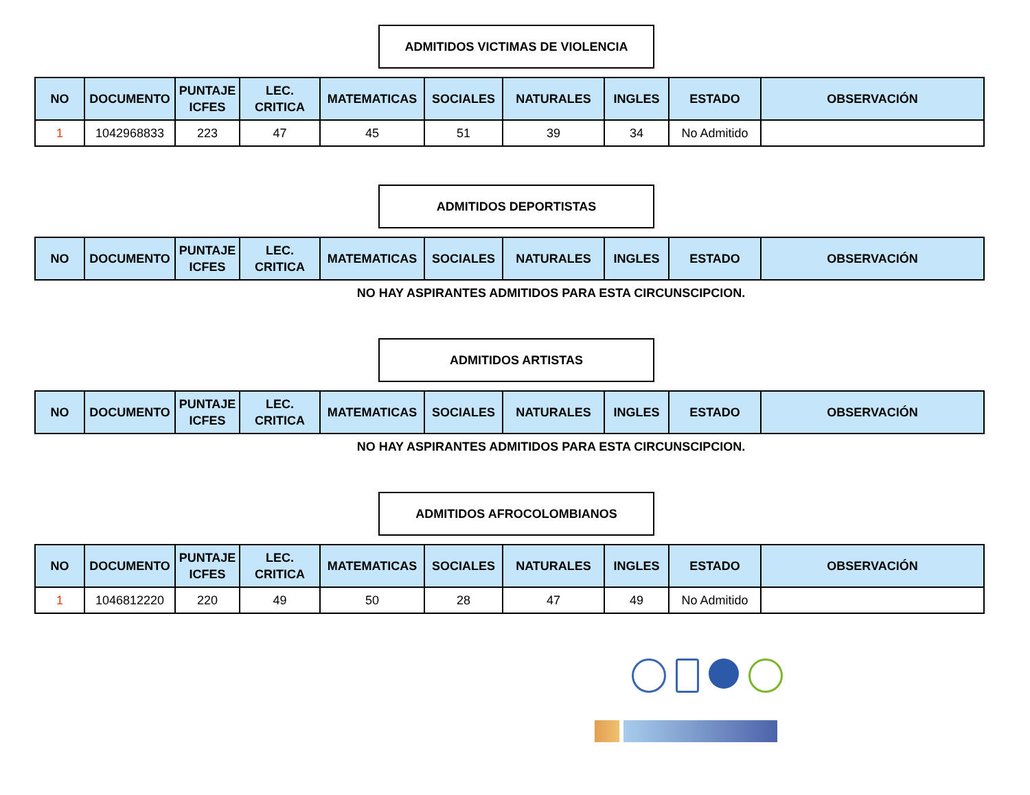ADMITIDOS VICTIMAS DE VIOLENCIA
| NO | DOCUMENTO | PUNTAJE ICFES | LEC. CRITICA | MATEMATICAS | SOCIALES | NATURALES | INGLES | ESTADO | OBSERVACIÓN |
| --- | --- | --- | --- | --- | --- | --- | --- | --- | --- |
| 1 | 1042968833 | 223 | 47 | 45 | 51 | 39 | 34 | No Admitido | |
ADMITIDOS DEPORTISTAS
| NO | DOCUMENTO | PUNTAJE ICFES | LEC. CRITICA | MATEMATICAS | SOCIALES | NATURALES | INGLES | ESTADO | OBSERVACIÓN |
| --- | --- | --- | --- | --- | --- | --- | --- | --- | --- |
NO HAY ASPIRANTES ADMITIDOS PARA ESTA CIRCUNSCIPCION.
ADMITIDOS ARTISTAS
| NO | DOCUMENTO | PUNTAJE ICFES | LEC. CRITICA | MATEMATICAS | SOCIALES | NATURALES | INGLES | ESTADO | OBSERVACIÓN |
| --- | --- | --- | --- | --- | --- | --- | --- | --- | --- |
NO HAY ASPIRANTES ADMITIDOS PARA ESTA CIRCUNSCIPCION.
ADMITIDOS AFROCOLOMBIANOS
| NO | DOCUMENTO | PUNTAJE ICFES | LEC. CRITICA | MATEMATICAS | SOCIALES | NATURALES | INGLES | ESTADO | OBSERVACIÓN |
| --- | --- | --- | --- | --- | --- | --- | --- | --- | --- |
| 1 | 1046812220 | 220 | 49 | 50 | 28 | 47 | 49 | No Admitido | |